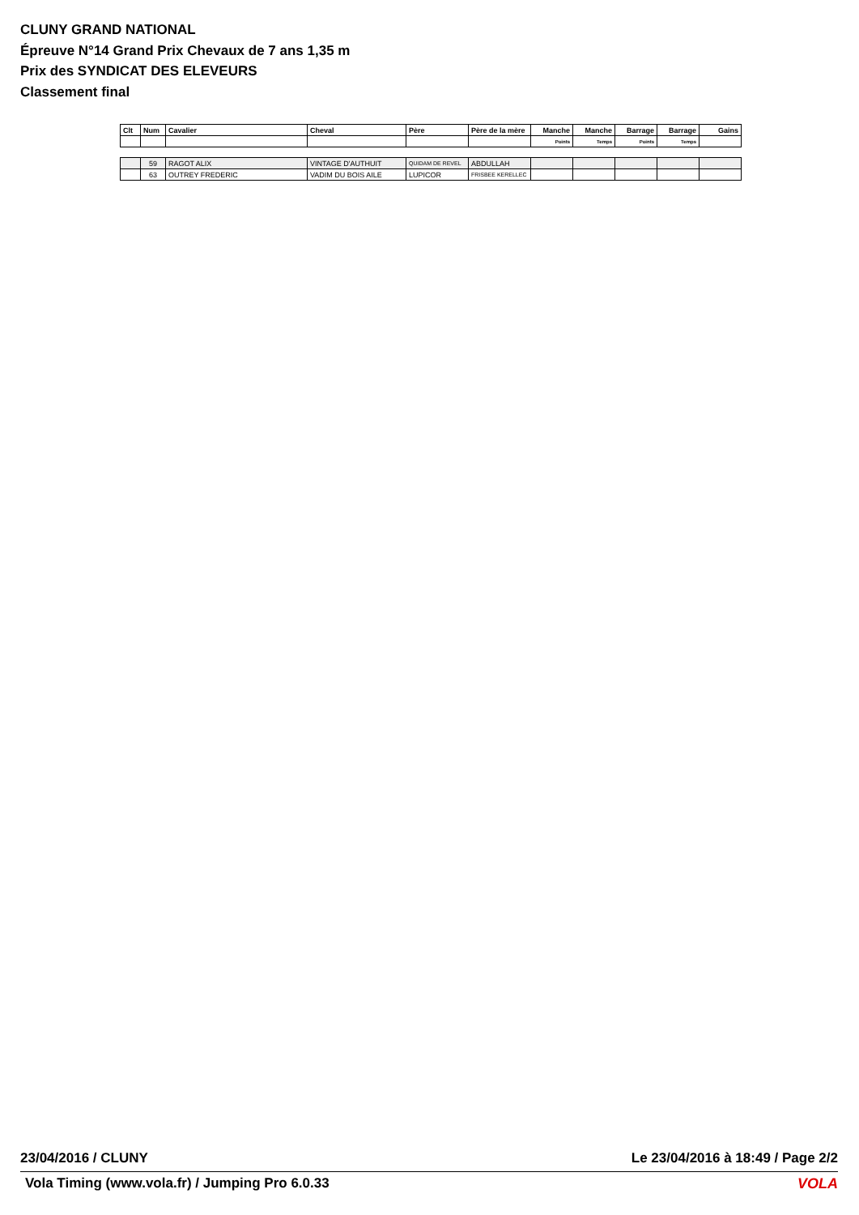CLUNY GRAND NATIONAL
Épreuve N°14 Grand Prix Chevaux de 7 ans 1,35 m
Prix des SYNDICAT DES ELEVEURS
Classement final
| Clt | Num | Cavalier | Cheval | Père | Père de la mère | Manche | Manche | Barrage | Barrage | Gains |
| --- | --- | --- | --- | --- | --- | --- | --- | --- | --- | --- |
| | | | | | | Points | Temps | Points | Temps | |
| | 59 | RAGOT ALIX | VINTAGE D'AUTHUIT | QUIDAM DE REVEL | ABDULLAH | | | | | |
| | 63 | OUTREY FREDERIC | VADIM DU BOIS AILE | LUPICOR | FRISBEE KERELLEC | | | | | |
23/04/2016 / CLUNY Le 23/04/2016 à 18:49 / Page 2/2
Vola Timing (www.vola.fr) / Jumping Pro 6.0.33 VOLA